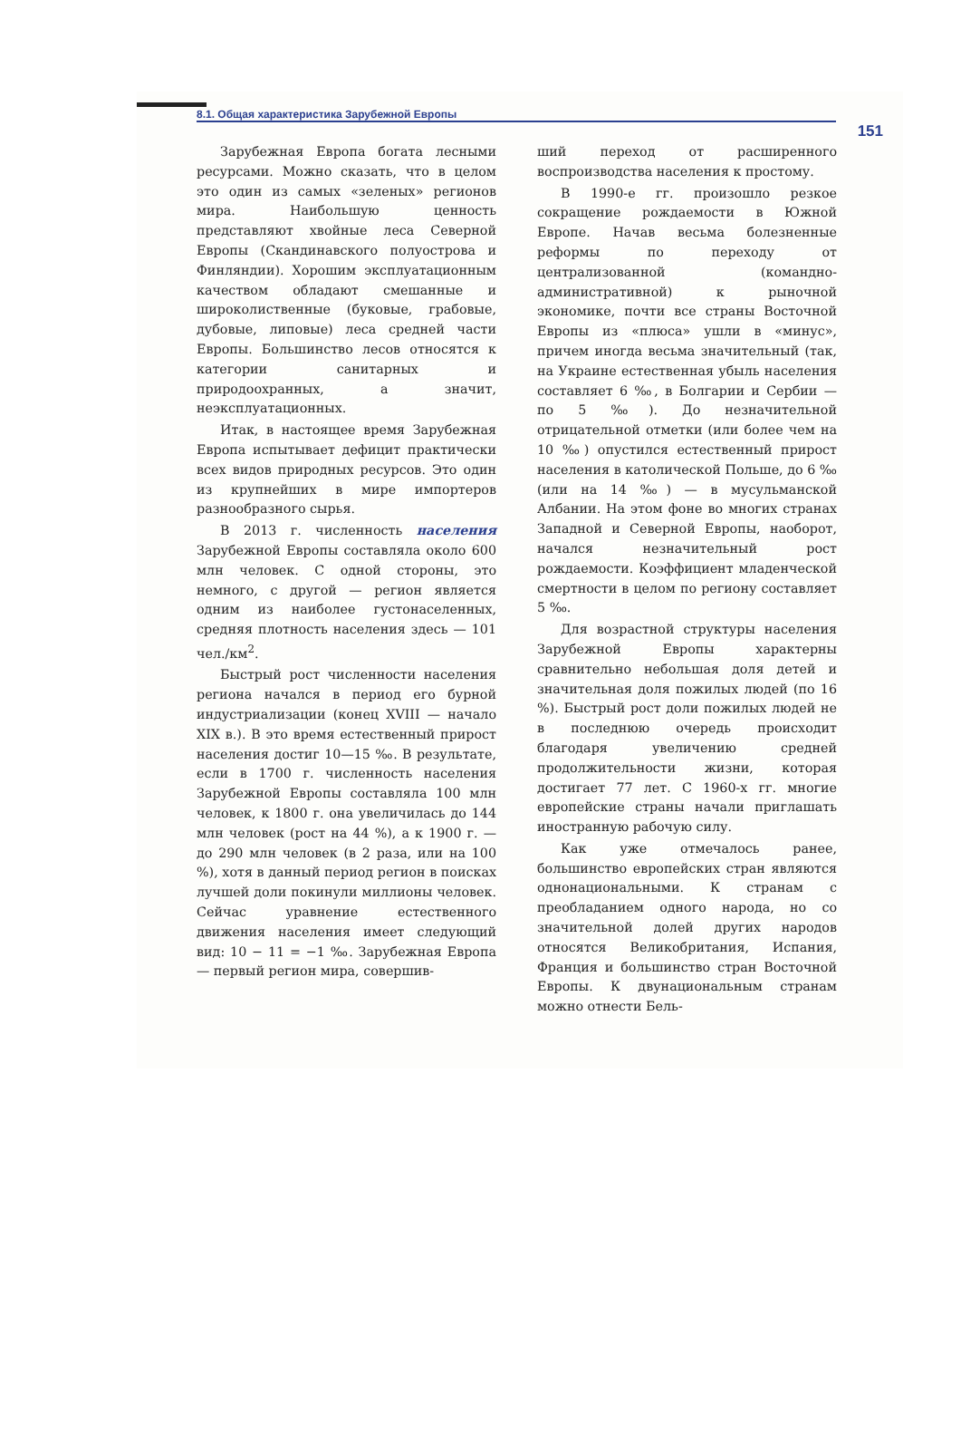8.1. Общая характеристика Зарубежной Европы 151
Зарубежная Европа богата лесными ресурсами. Можно сказать, что в целом это один из самых «зеленых» регионов мира. Наибольшую ценность представляют хвойные леса Северной Европы (Скандинавского полуострова и Финляндии). Хорошим эксплуатационным качеством обладают смешанные и широколиственные (буковые, грабовые, дубовые, липовые) леса средней части Европы. Большинство лесов относятся к категории санитарных и природоохранных, а значит, неэксплуатационных.
Итак, в настоящее время Зарубежная Европа испытывает дефицит практически всех видов природных ресурсов. Это один из крупнейших в мире импортеров разнообразного сырья.
В 2013 г. численность населения Зарубежной Европы составляла около 600 млн человек. С одной стороны, это немного, с другой — регион является одним из наиболее густонаселенных, средняя плотность населения здесь — 101 чел./км<sup>2</sup>.
Быстрый рост численности населения региона начался в период его бурной индустриализации (конец XVIII — начало XIX в.). В это время естественный прирост населения достиг 10—15 ‰. В результате, если в 1700 г. численность населения Зарубежной Европы составляла 100 млн человек, к 1800 г. она увеличилась до 144 млн человек (рост на 44 %), а к 1900 г. — до 290 млн человек (в 2 раза, или на 100 %), хотя в данный период регион в поисках лучшей доли покинули миллионы человек. Сейчас уравнение естественного движения населения имеет следующий вид: 10 − 11 = −1 ‰. Зарубежная Европа — первый регион мира, совершив-
ший переход от расширенного воспроизводства населения к простому.
В 1990-е гг. произошло резкое сокращение рождаемости в Южной Европе. Начав весьма болезненные реформы по переходу от централизованной (командно-административной) к рыночной экономике, почти все страны Восточной Европы из «плюса» ушли в «минус», причем иногда весьма значительный (так, на Украине естественная убыль населения составляет 6 ‰, в Болгарии и Сербии — по 5 ‰). До незначительной отрицательной отметки (или более чем на 10 ‰) опустился естественный прирост населения в католической Польше, до 6 ‰ (или на 14 ‰) — в мусульманской Албании. На этом фоне во многих странах Западной и Северной Европы, наоборот, начался незначительный рост рождаемости. Коэффициент младенческой смертности в целом по региону составляет 5 ‰.
Для возрастной структуры населения Зарубежной Европы характерны сравнительно небольшая доля детей и значительная доля пожилых людей (по 16 %). Быстрый рост доли пожилых людей не в последнюю очередь происходит благодаря увеличению средней продолжительности жизни, которая достигает 77 лет. С 1960-х гг. многие европейские страны начали приглашать иностранную рабочую силу.
Как уже отмечалось ранее, большинство европейских стран являются однонациональными. К странам с преобладанием одного народа, но со значительной долей других народов относятся Великобритания, Испания, Франция и большинство стран Восточной Европы. К двунациональным странам можно отнести Бель-